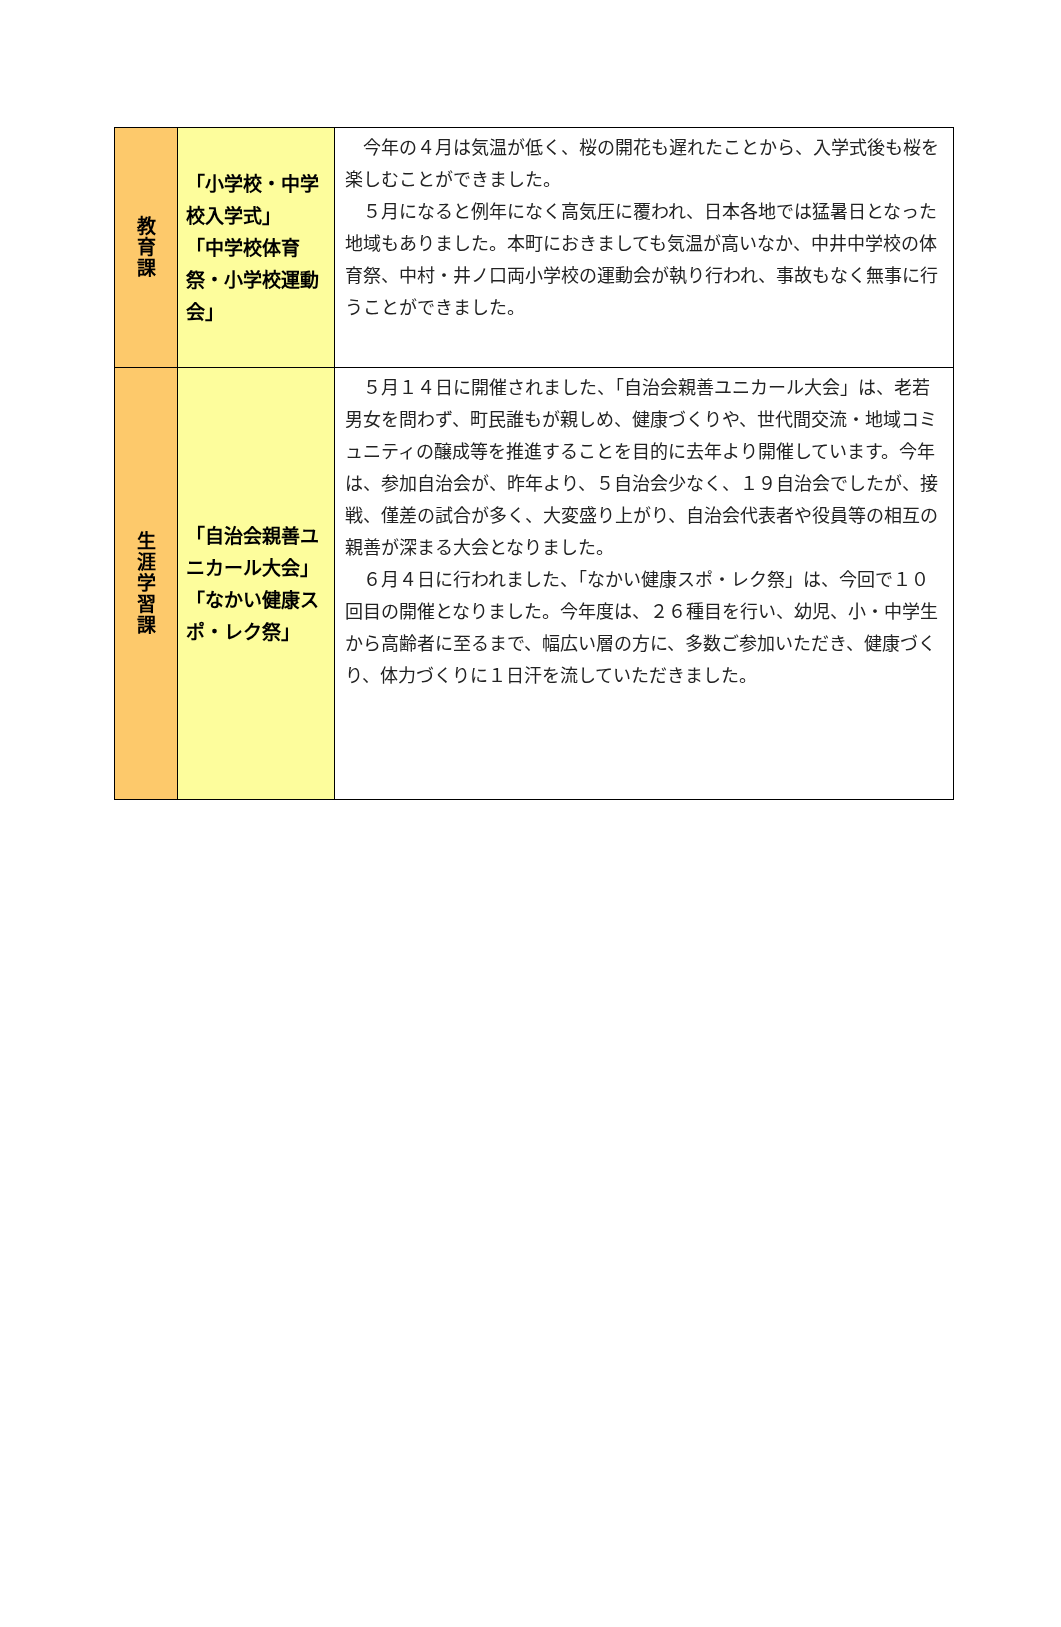| 教 育 課 | 「小学校・中学校入学式」 「中学校体育祭・小学校運動会」 | 今年の４月は気温が低く、桜の開花も遅れたことから、入学式後も桜を楽しむことができました。 ５月になると例年になく高気圧に覆われ、日本各地では猛暑日となった地域もありました。本町におきましても気温が高いなか、中井中学校の体育祭、中村・井ノ口両小学校の運動会が執り行われ、事故もなく無事に行うことができました。 |
| 生 涯 学 習 課 | 「自治会親善ユニカール大会」 「なかい健康スポ・レク祭」 | ５月１４日に開催されました、「自治会親善ユニカール大会」は、老若男女を問わず、町民誰もが親しめ、健康づくりや、世代間交流・地域コミュニティの醸成等を推進することを目的に去年より開催しています。今年は、参加自治会が、昨年より、５自治会少なく、１９自治会でしたが、接戦、僅差の試合が多く、大変盛り上がり、自治会代表者や役員等の相互の親善が深まる大会となりました。 ６月４日に行われました、「なかい健康スポ・レク祭」は、今回で１０回目の開催となりました。今年度は、２６種目を行い、幼児、小・中学生から高齢者に至るまで、幅広い層の方に、多数ご参加いただき、健康づくり、体力づくりに１日汗を流していただきました。 |